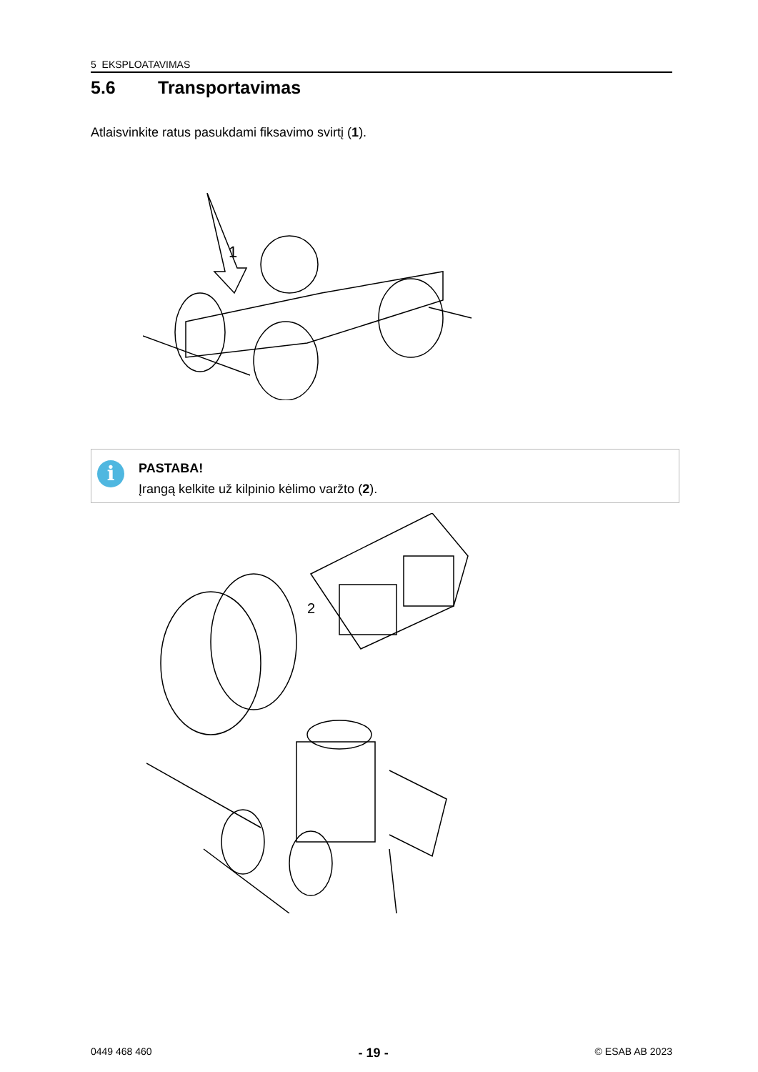5 EKSPLOATAVIMAS
5.6 Transportavimas
Atlaisvinkite ratus pasukdami fiksavimo svirtį (1).
1
i
PASTABA!
Įrangą kelkite už kilpinio kėlimo varžto (2).
2
0449 468 460 - 19 - © ESAB AB 2023